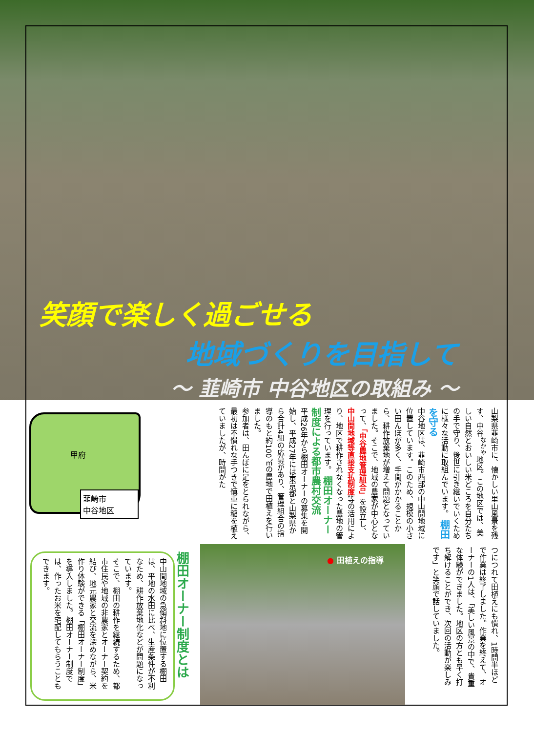笑顔で楽しく過ごせる
地域づくりを目指して
～ 韮崎市 中谷地区の取組み ～
山梨県韮崎市に、懐かしい里山風景を残す、中谷<sup>なかや</sup>地区。この地区では、美しい自然とおいしい米どころを自分たちの手で守り、後世に引き継いでいくために様々な活動に取組んでいます。 棚田を守る
中谷地区は、韮崎市西部の中山間地域に位置しています。このため、規模の小さい田んぼが多く、手間がかかることから、耕作放棄地が増えて問題となっていました。そこで、地域の農家が中心となって、「中谷農地管理組合」を設立し、中山間地域等直接支払制度等の活用により、地区で耕作されなくなった農地の管理を行っています。 棚田オーナー制度による都市農村交流
平成26年から棚田オーナーの募集を開始し、平成27年には東京都と山梨県から合計4組の応募があり、管理組合の指導のもと約100㎡の農地で田植えを行いました。
参加者は、田んぼに足をとられながら、最初は不慣れな手つきで慎重に稲を植えていましたが、時間がた
甲府
韮崎市
中谷地区
つにつれて田植えにも慣れ、1時間半ほどで作業は終了しました。作業を終えて、オーナーの1人は、「美しい風景の中で、貴重な体験ができました。地区の方とも早く打ち解けることができ、次回の活動が楽しみです」と笑顔で話していました。
● 田植えの指導
棚田オーナー制度とは
中山間地域の急傾斜地に位置する棚田は、平地の水田に比べ、生産条件が不利なため、耕作放棄地化などが問題になっています。
そこで、棚田の耕作を継続するため、都市住民や地域の非農家とオーナー契約を結び、地元農家と交流を深めながら、米作り体験ができる「棚田オーナー制度」を導入しました。棚田オーナー制度では、作ったお米を宅配してもらうこともできます。